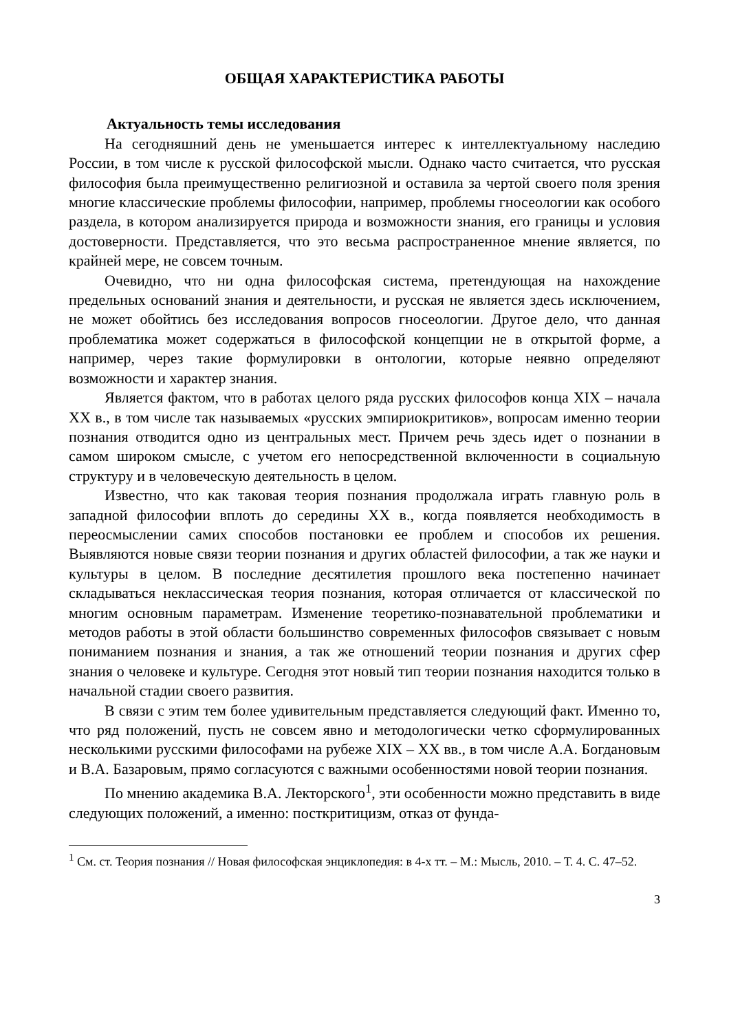ОБЩАЯ ХАРАКТЕРИСТИКА РАБОТЫ
Актуальность темы исследования
На сегодняшний день не уменьшается интерес к интеллектуальному наследию России, в том числе к русской философской мысли. Однако часто считается, что русская философия была преимущественно религиозной и оставила за чертой своего поля зрения многие классические проблемы философии, например, проблемы гносеологии как особого раздела, в котором анализируется природа и возможности знания, его границы и условия достоверности. Представляется, что это весьма распространенное мнение является, по крайней мере, не совсем точным.
Очевидно, что ни одна философская система, претендующая на нахождение предельных оснований знания и деятельности, и русская не является здесь исключением, не может обойтись без исследования вопросов гносеологии. Другое дело, что данная проблематика может содержаться в философской концепции не в открытой форме, а например, через такие формулировки в онтологии, которые неявно определяют возможности и характер знания.
Является фактом, что в работах целого ряда русских философов конца XIX – начала XX в., в том числе так называемых «русских эмпириокритиков», вопросам именно теории познания отводится одно из центральных мест. Причем речь здесь идет о познании в самом широком смысле, с учетом его непосредственной включенности в социальную структуру и в человеческую деятельность в целом.
Известно, что как таковая теория познания продолжала играть главную роль в западной философии вплоть до середины XX в., когда появляется необходимость в переосмыслении самих способов постановки ее проблем и способов их решения. Выявляются новые связи теории познания и других областей философии, а так же науки и культуры в целом. В последние десятилетия прошлого века постепенно начинает складываться неклассическая теория познания, которая отличается от классической по многим основным параметрам. Изменение теоретико-познавательной проблематики и методов работы в этой области большинство современных философов связывает с новым пониманием познания и знания, а так же отношений теории познания и других сфер знания о человеке и культуре. Сегодня этот новый тип теории познания находится только в начальной стадии своего развития.
В связи с этим тем более удивительным представляется следующий факт. Именно то, что ряд положений, пусть не совсем явно и методологически четко сформулированных несколькими русскими философами на рубеже XIX – XX вв., в том числе А.А. Богдановым и В.А. Базаровым, прямо согласуются с важными особенностями новой теории познания.
По мнению академика В.А. Лекторского<sup>1</sup>, эти особенности можно представить в виде следующих положений, а именно: посткритицизм, отказ от фунда-
<sup>1</sup> См. ст. Теория познания // Новая философская энциклопедия: в 4-х тт. – М.: Мысль, 2010. – Т. 4. С. 47–52.
3